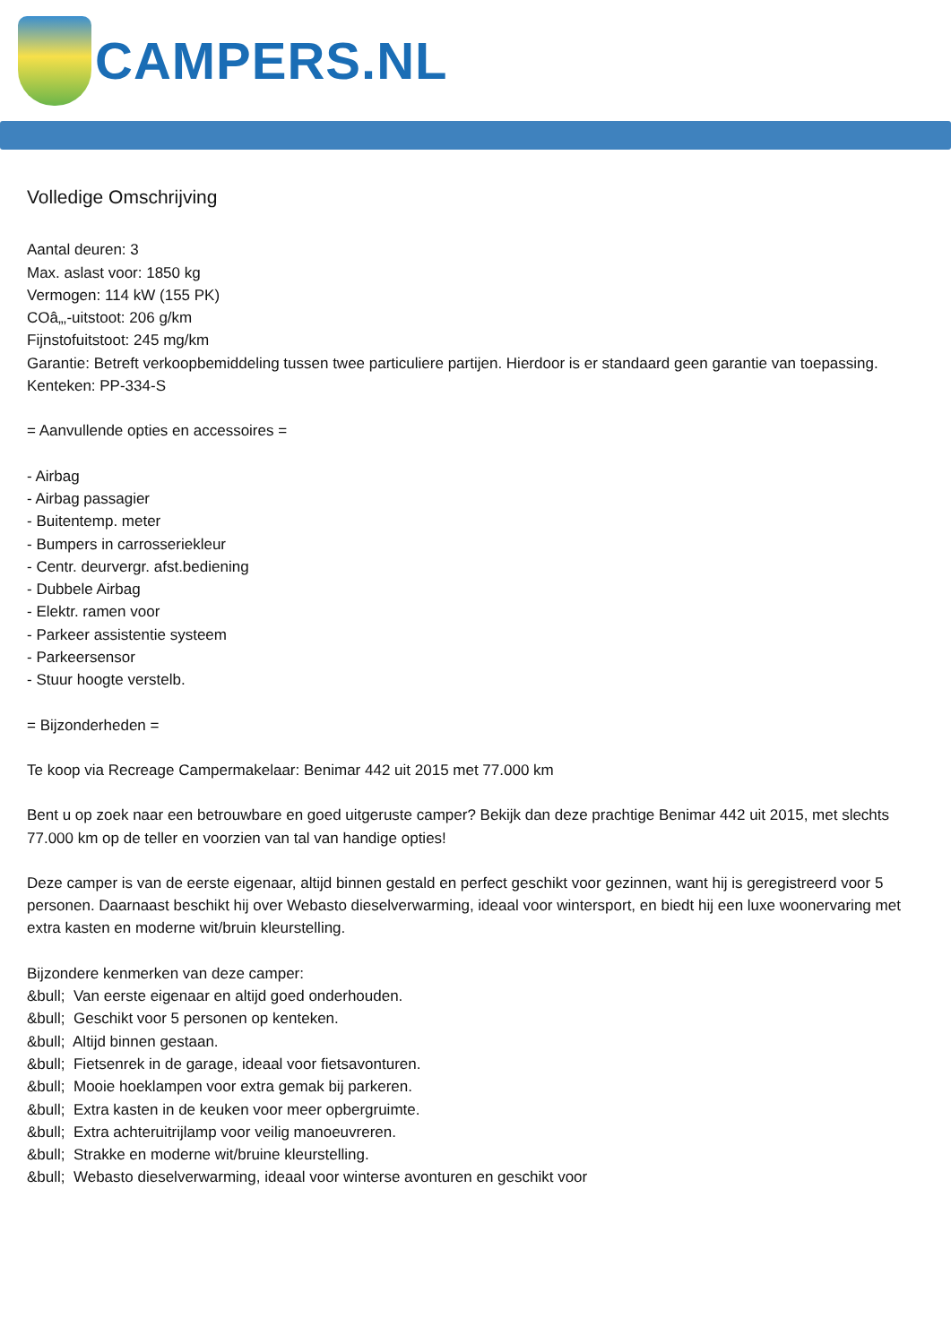CAMPERS.NL
Volledige Omschrijving
Aantal deuren: 3
Max. aslast voor: 1850 kg
Vermogen: 114 kW (155 PK)
COâ„‚-uitstoot: 206 g/km
Fijnstofuitstoot: 245 mg/km
Garantie: Betreft verkoopbemiddeling tussen twee particuliere partijen. Hierdoor is er standaard geen garantie van toepassing.
Kenteken: PP-334-S
= Aanvullende opties en accessoires =
- Airbag
- Airbag passagier
- Buitentemp. meter
- Bumpers in carrosseriekleur
- Centr. deurvergr. afst.bediening
- Dubbele Airbag
- Elektr. ramen voor
- Parkeer assistentie systeem
- Parkeersensor
- Stuur hoogte verstelb.
= Bijzonderheden =
Te koop via Recreage Campermakelaar: Benimar 442 uit 2015 met 77.000 km
Bent u op zoek naar een betrouwbare en goed uitgeruste camper? Bekijk dan deze prachtige Benimar 442 uit 2015, met slechts 77.000 km op de teller en voorzien van tal van handige opties!
Deze camper is van de eerste eigenaar, altijd binnen gestald en perfect geschikt voor gezinnen, want hij is geregistreerd voor 5 personen. Daarnaast beschikt hij over Webasto dieselverwarming, ideaal voor wintersport, en biedt hij een luxe woonervaring met extra kasten en moderne wit/bruin kleurstelling.
Bijzondere kenmerken van deze camper:
&bull; Van eerste eigenaar en altijd goed onderhouden.
&bull; Geschikt voor 5 personen op kenteken.
&bull; Altijd binnen gestaan.
&bull; Fietsenrek in de garage, ideaal voor fietsavonturen.
&bull; Mooie hoeklampen voor extra gemak bij parkeren.
&bull; Extra kasten in de keuken voor meer opbergruimte.
&bull; Extra achteruitrijlamp voor veilig manoeuvreren.
&bull; Strakke en moderne wit/bruine kleurstelling.
&bull; Webasto dieselverwarming, ideaal voor winterse avonturen en geschikt voor